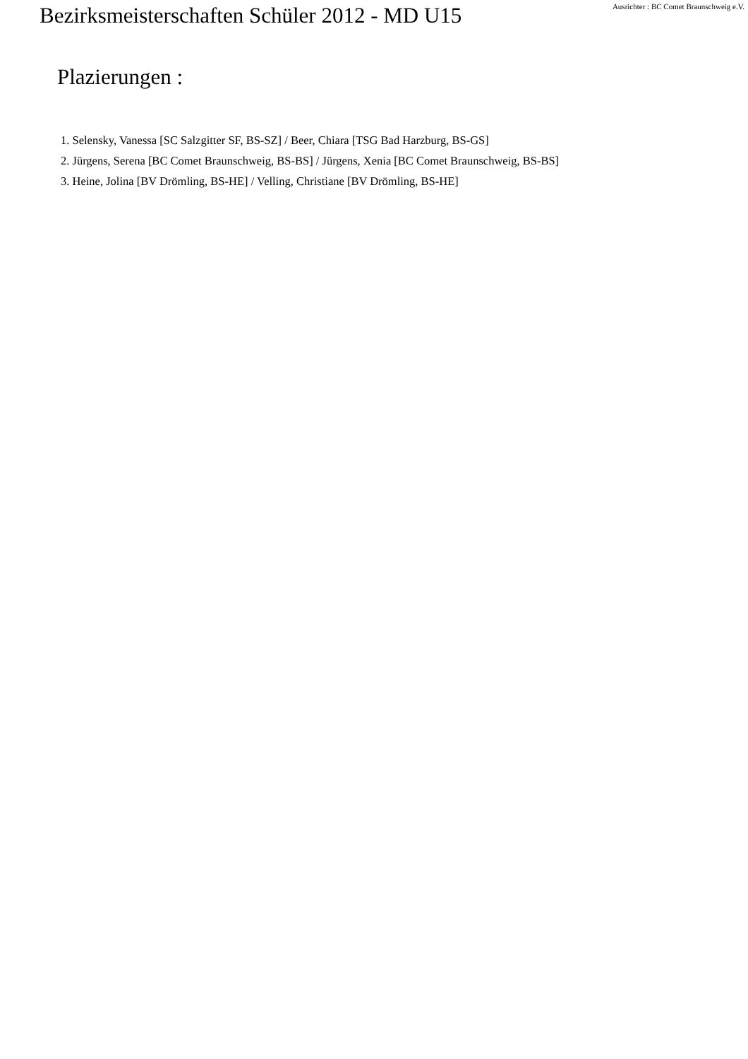Bezirksmeisterschaften Schüler 2012 - MD U15
Ausrichter : BC Comet Braunschweig e.V.
Plazierungen :
1. Selensky, Vanessa [SC Salzgitter SF, BS-SZ] / Beer, Chiara [TSG Bad Harzburg, BS-GS]
2. Jürgens, Serena [BC Comet Braunschweig, BS-BS] / Jürgens, Xenia [BC Comet Braunschweig, BS-BS]
3. Heine, Jolina [BV Drömling, BS-HE] / Velling, Christiane [BV Drömling, BS-HE]